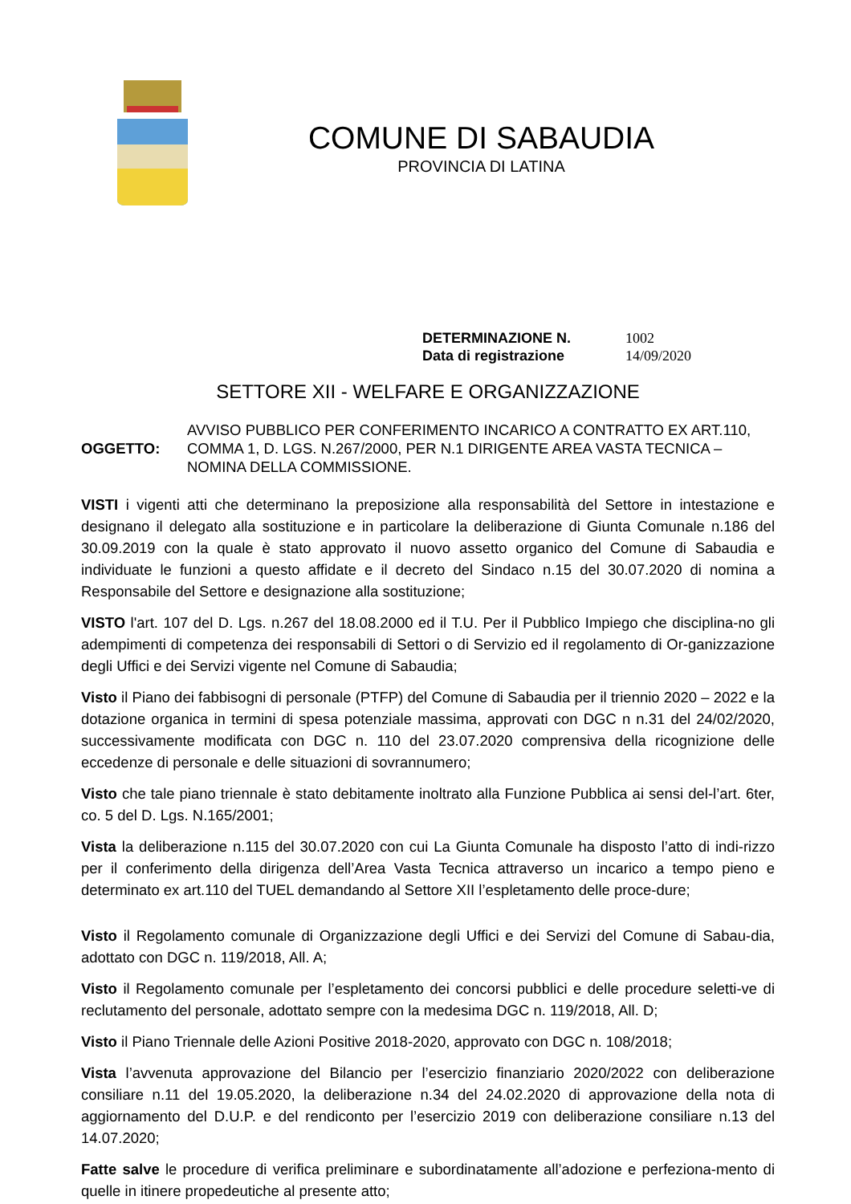COMUNE DI SABAUDIA
PROVINCIA DI LATINA
DETERMINAZIONE N. 1002
Data di registrazione 14/09/2020
SETTORE XII - WELFARE E ORGANIZZAZIONE
OGGETTO:
AVVISO PUBBLICO PER CONFERIMENTO INCARICO A CONTRATTO EX ART.110, COMMA 1, D. LGS. N.267/2000, PER N.1 DIRIGENTE AREA VASTA TECNICA – NOMINA DELLA COMMISSIONE.
VISTI i vigenti atti che determinano la preposizione alla responsabilità del Settore in intestazione e designano il delegato alla sostituzione e in particolare la deliberazione di Giunta Comunale n.186 del 30.09.2019 con la quale è stato approvato il nuovo assetto organico del Comune di Sabaudia e individuate le funzioni a questo affidate e il decreto del Sindaco n.15 del 30.07.2020 di nomina a Responsabile del Settore e designazione alla sostituzione;
VISTO l'art. 107 del D. Lgs. n.267 del 18.08.2000 ed il T.U. Per il Pubblico Impiego che disciplina-no gli adempimenti di competenza dei responsabili di Settori o di Servizio ed il regolamento di Or-ganizzazione degli Uffici e dei Servizi vigente nel Comune di Sabaudia;
Visto il Piano dei fabbisogni di personale (PTFP) del Comune di Sabaudia per il triennio 2020 – 2022 e la dotazione organica in termini di spesa potenziale massima, approvati con DGC n n.31 del 24/02/2020, successivamente modificata con DGC n. 110 del 23.07.2020 comprensiva della ricognizione delle eccedenze di personale e delle situazioni di sovrannumero;
Visto che tale piano triennale è stato debitamente inoltrato alla Funzione Pubblica ai sensi del-l’art. 6ter, co. 5 del D. Lgs. N.165/2001;
Vista la deliberazione n.115 del 30.07.2020 con cui La Giunta Comunale ha disposto l’atto di indi-rizzo per il conferimento della dirigenza dell’Area Vasta Tecnica attraverso un incarico a tempo pieno e determinato ex art.110 del TUEL demandando al Settore XII l’espletamento delle proce-dure;
Visto il Regolamento comunale di Organizzazione degli Uffici e dei Servizi del Comune di Sabau-dia, adottato con DGC n. 119/2018, All. A;
Visto il Regolamento comunale per l’espletamento dei concorsi pubblici e delle procedure seletti-ve di reclutamento del personale, adottato sempre con la medesima DGC n. 119/2018, All. D;
Visto il Piano Triennale delle Azioni Positive 2018-2020, approvato con DGC n. 108/2018;
Vista l’avvenuta approvazione del Bilancio per l’esercizio finanziario 2020/2022 con deliberazione consiliare n.11 del 19.05.2020, la deliberazione n.34 del 24.02.2020 di approvazione della nota di aggiornamento del D.U.P. e del rendiconto per l’esercizio 2019 con deliberazione consiliare n.13 del 14.07.2020;
Fatte salve le procedure di verifica preliminare e subordinatamente all’adozione e perfeziona-mento di quelle in itinere propedeutiche al presente atto;